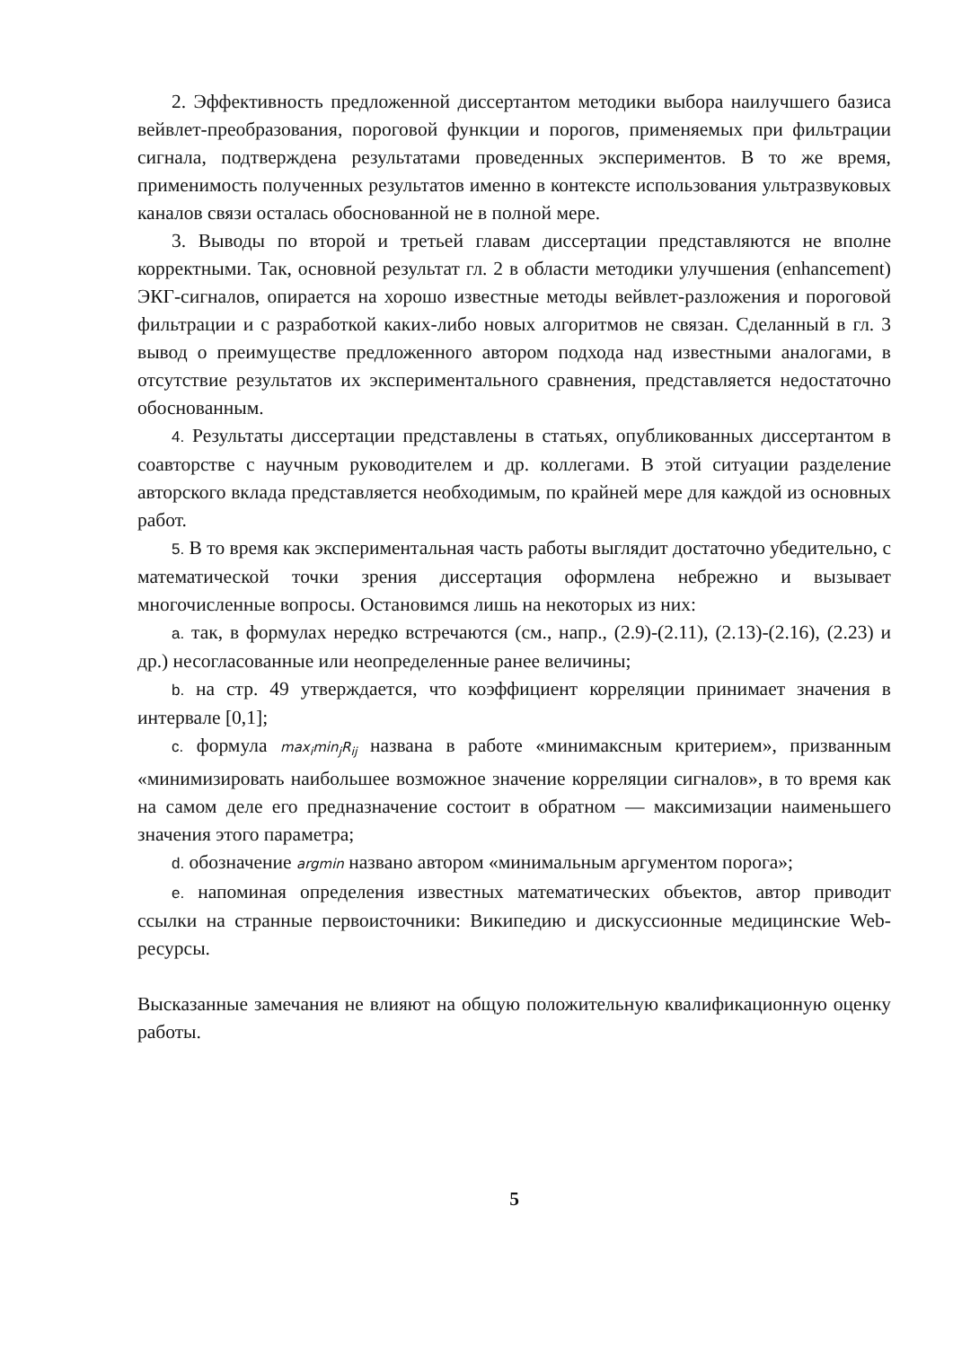2. Эффективность предложенной диссертантом методики выбора наилучшего базиса вейвлет-преобразования, пороговой функции и порогов, применяемых при фильтрации сигнала, подтверждена результатами проведенных экспериментов. В то же время, применимость полученных результатов именно в контексте использования ультразвуковых каналов связи осталась обоснованной не в полной мере.
3. Выводы по второй и третьей главам диссертации представляются не вполне корректными. Так, основной результат гл. 2 в области методики улучшения (enhancement) ЭКГ-сигналов, опирается на хорошо известные методы вейвлет-разложения и пороговой фильтрации и с разработкой каких-либо новых алгоритмов не связан. Сделанный в гл. 3 вывод о преимуществе предложенного автором подхода над известными аналогами, в отсутствие результатов их экспериментального сравнения, представляется недостаточно обоснованным.
4. Результаты диссертации представлены в статьях, опубликованных диссертантом в соавторстве с научным руководителем и др. коллегами. В этой ситуации разделение авторского вклада представляется необходимым, по крайней мере для каждой из основных работ.
5. В то время как экспериментальная часть работы выглядит достаточно убедительно, с математической точки зрения диссертация оформлена небрежно и вызывает многочисленные вопросы. Остановимся лишь на некоторых из них:
a. так, в формулах нередко встречаются (см., напр., (2.9)-(2.11), (2.13)-(2.16), (2.23) и др.) несогласованные или неопределенные ранее величины;
b. на стр. 49 утверждается, что коэффициент корреляции принимает значения в интервале [0,1];
c. формула max<sub>i</sub>min<sub>j</sub>R<sub>ij</sub> названа в работе «минимаксным критерием», призванным «минимизировать наибольшее возможное значение корреляции сигналов», в то время как на самом деле его предназначение состоит в обратном — максимизации наименьшего значения этого параметра;
d. обозначение argmin названо автором «минимальным аргументом порога»;
e. напоминая определения известных математических объектов, автор приводит ссылки на странные первоисточники: Википедию и дискуссионные медицинские Web-ресурсы.
Высказанные замечания не влияют на общую положительную квалификационную оценку работы.
5